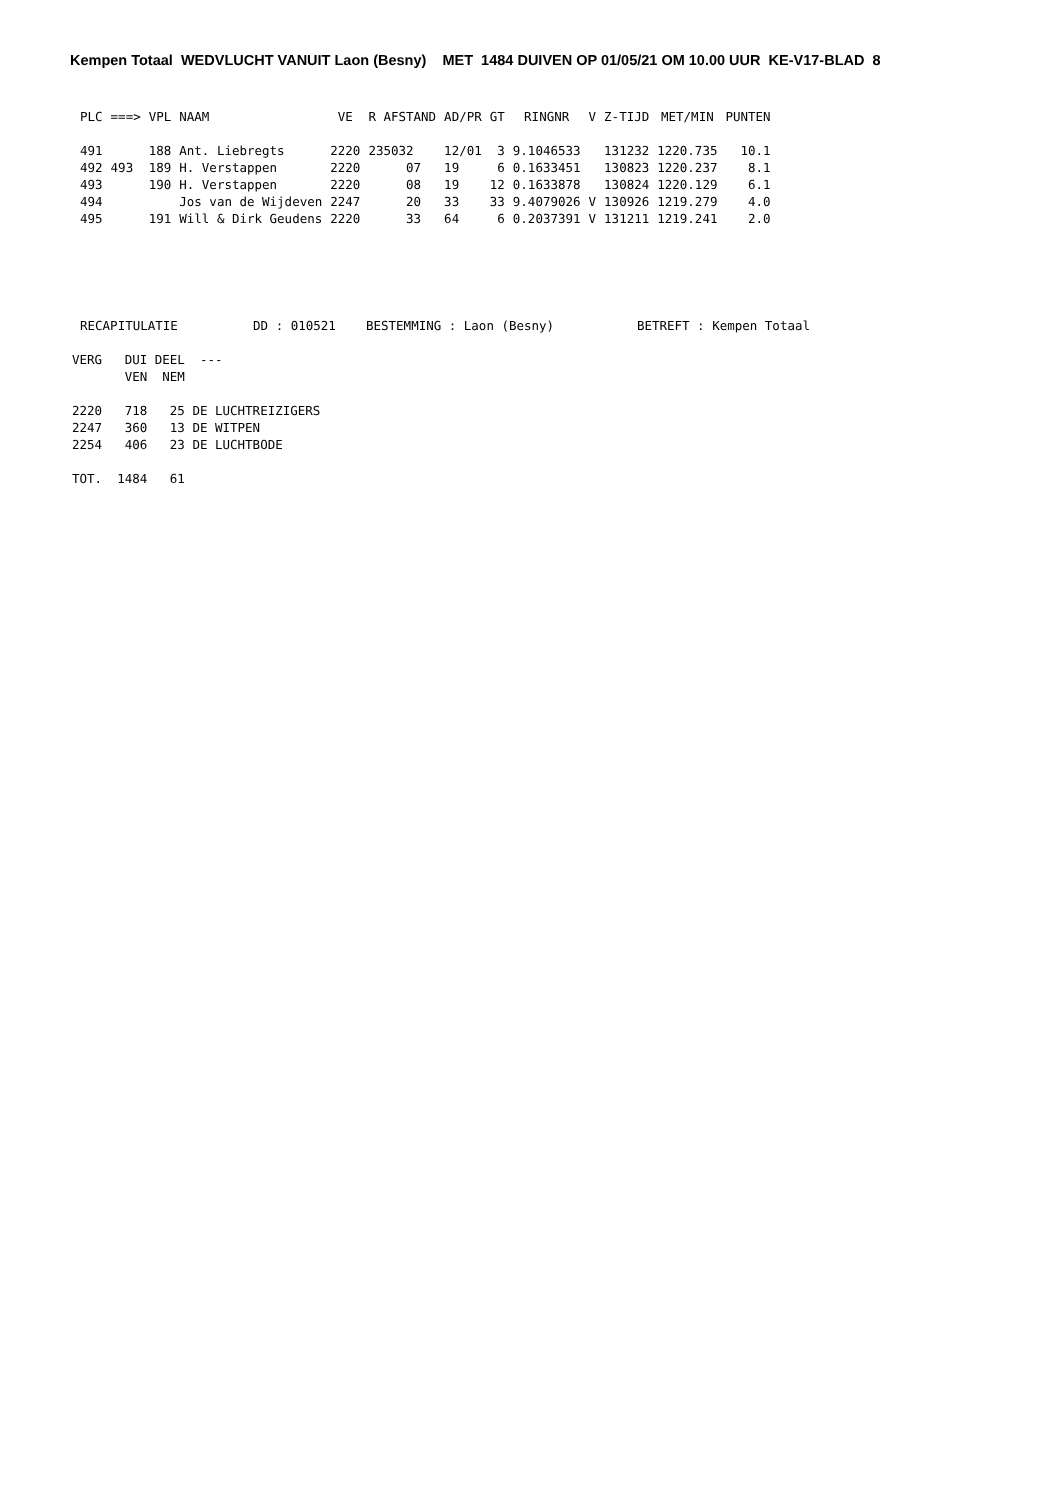Kempen Totaal WEDVLUCHT VANUIT Laon (Besny) MET 1484 DUIVEN OP 01/05/21 OM 10.00 UUR KE-V17-BLAD 8
| PLC | ===> | VPL | NAAM | VE | R AFSTAND | AD/PR | GT | RINGNR | V | Z-TIJD | MET/MIN | PUNTEN |
| --- | --- | --- | --- | --- | --- | --- | --- | --- | --- | --- | --- | --- |
| 491 | | 188 | Ant. Liebregts | 2220 | 235032 | 12/01 | 3 | 9.1046533 | | 131232 | 1220.735 | 10.1 |
| 492 | 493 | 189 | H. Verstappen | 2220 | 07 | 19 | 6 | 0.1633451 | | 130823 | 1220.237 | 8.1 |
| 493 | | 190 | H. Verstappen | 2220 | 08 | 19 | 12 | 0.1633878 | | 130824 | 1220.129 | 6.1 |
| 494 | | | Jos van de Wijdeven | 2247 | 20 | 33 | 33 | 9.4079026 | V | 130926 | 1219.279 | 4.0 |
| 495 | | 191 | Will & Dirk Geudens | 2220 | 33 | 64 | 6 | 0.2037391 | V | 131211 | 1219.241 | 2.0 |
RECAPITULATIE          DD : 010521    BESTEMMING : Laon (Besny)           BETREFT : Kempen Totaal
VERG   DUI DEEL  ---
       VEN  NEM

2220   718   25 DE LUCHTREIZIGERS
2247   360   13 DE WITPEN
2254   406   23 DE LUCHTBODE

TOT.  1484   61